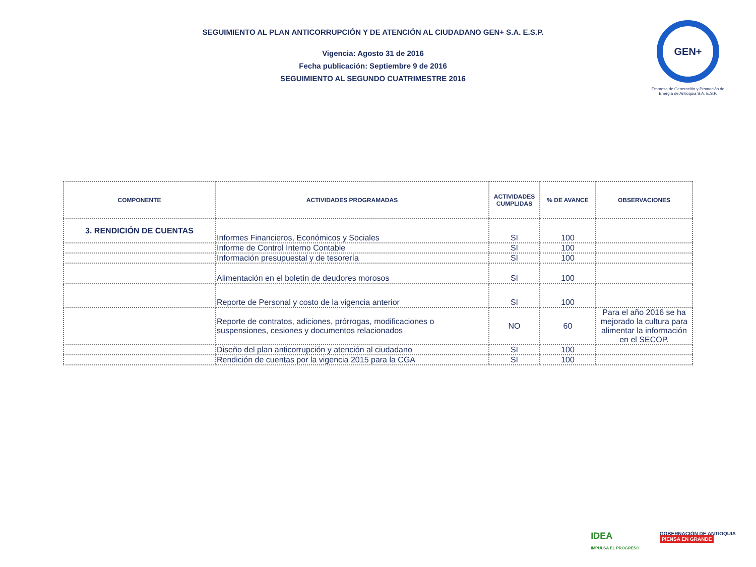SEGUIMIENTO AL PLAN ANTICORRUPCIÓN Y DE ATENCIÓN AL CIUDADANO GEN+ S.A. E.S.P.
Vigencia: Agosto 31 de 2016
Fecha publicación: Septiembre 9 de 2016
SEGUIMIENTO AL SEGUNDO CUATRIMESTRE 2016
GEN+
Empresa de Generación y Promoción de Energía de Antioquia S.A. E.S.P.
| COMPONENTE | ACTIVIDADES PROGRAMADAS | ACTIVIDADES CUMPLIDAS | % DE AVANCE | OBSERVACIONES |
| --- | --- | --- | --- | --- |
| 3. RENDICIÓN DE CUENTAS | Informes Financieros, Económicos y Sociales | SI | 100 | |
| | Informe de Control Interno Contable | SI | 100 | |
| | Información presupuestal y de tesorería | SI | 100 | |
| | Alimentación en el boletín de deudores morosos | SI | 100 | |
| | Reporte de Personal y costo de la vigencia anterior | SI | 100 | |
| | Reporte de contratos, adiciones, prórrogas, modificaciones o suspensiones, cesiones y documentos relacionados | NO | 60 | Para el año 2016 se ha mejorado la cultura para alimentar la información en el SECOP. |
| | Diseño del plan anticorrupción y atención al ciudadano | SI | 100 | |
| | Rendición de cuentas por la vigencia 2015 para la CGA | SI | 100 | |
IDEA
IMPULSA EL PROGRESO
GOBERNACIÓN DE ANTIOQUIA
PIENSA EN GRANDE